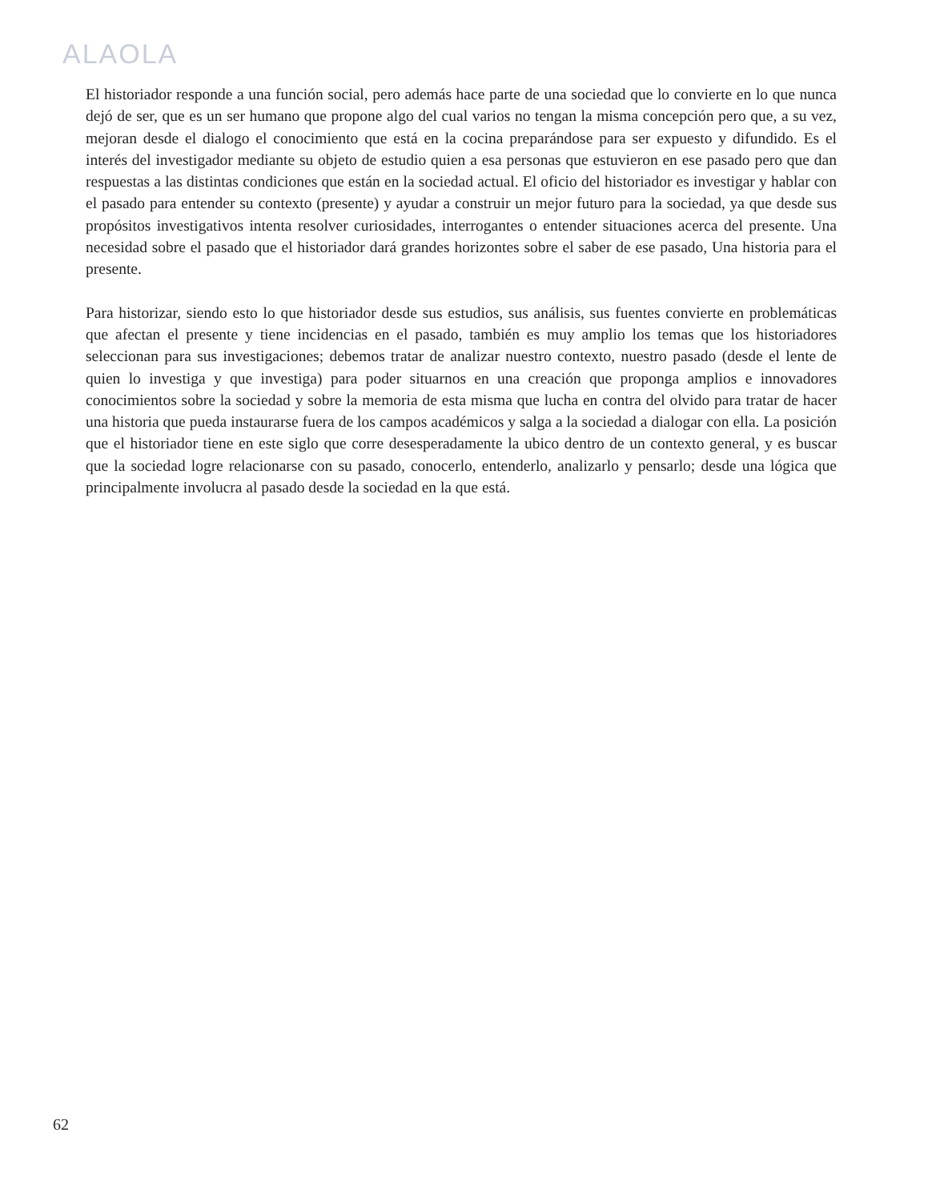ALAOLA
El historiador responde a una función social, pero además hace parte de una sociedad que lo convierte en lo que nunca dejó de ser, que es un ser humano que propone algo del cual varios no tengan la misma concepción pero que, a su vez, mejoran desde el dialogo el conocimiento que está en la cocina preparándose para ser expuesto y difundido. Es el interés del investigador mediante su objeto de estudio quien a esa personas que estuvieron en ese pasado pero que dan respuestas a las distintas condiciones que están en la sociedad actual. El oficio del historiador es investigar y hablar con el pasado para entender su contexto (presente) y ayudar a construir un mejor futuro para la sociedad, ya que desde sus propósitos investigativos intenta resolver curiosidades, interrogantes o entender situaciones acerca del presente. Una necesidad sobre el pasado que el historiador dará grandes horizontes sobre el saber de ese pasado, Una historia para el presente.
Para historizar, siendo esto lo que historiador desde sus estudios, sus análisis, sus fuentes convierte en problemáticas que afectan el presente y tiene incidencias en el pasado, también es muy amplio los temas que los historiadores seleccionan para sus investigaciones; debemos tratar de analizar nuestro contexto, nuestro pasado (desde el lente de quien lo investiga y que investiga) para poder situarnos en una creación que proponga amplios e innovadores conocimientos sobre la sociedad y sobre la memoria de esta misma que lucha en contra del olvido para tratar de hacer una historia que pueda instaurarse fuera de los campos académicos y salga a la sociedad a dialogar con ella. La posición que el historiador tiene en este siglo que corre desesperadamente la ubico dentro de un contexto general, y es buscar que la sociedad logre relacionarse con su pasado, conocerlo, entenderlo, analizarlo y pensarlo; desde una lógica que principalmente involucra al pasado desde la sociedad en la que está.
62